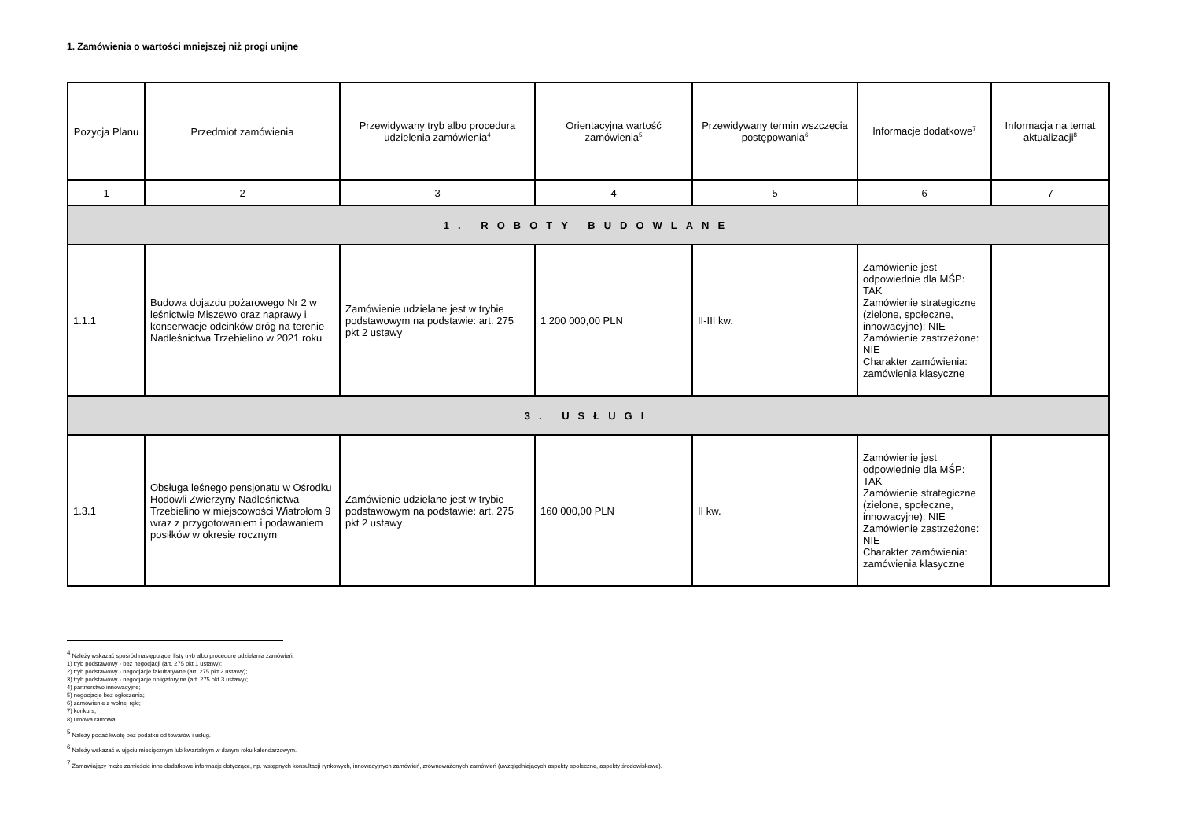1. Zamówienia o wartości mniejszej niż progi unijne
| Pozycja Planu | Przedmiot zamówienia | Przewidywany tryb albo procedura udzielenia zamówienia<sup>4</sup> | Orientacyjna wartość zamówienia<sup>5</sup> | Przewidywany termin wszczęcia postępowania<sup>6</sup> | Informacje dodatkowe<sup>7</sup> | Informacja na temat aktualizacji<sup>8</sup> |
| --- | --- | --- | --- | --- | --- | --- |
| 1 | 2 | 3 | 4 | 5 | 6 | 7 |
| 1. ROBOTY BUDOWLANE | | | | | | |
| 1.1.1 | Budowa dojazdu pożarowego Nr 2 w leśnictwie Miszewo oraz naprawy i konserwacje odcinków dróg na terenie Nadleśnictwa Trzebielino w 2021 roku | Zamówienie udzielane jest w trybie podstawowym na podstawie: art. 275 pkt 2 ustawy | 1 200 000,00 PLN | II-III kw. | Zamówienie jest odpowiednie dla MŚP: TAK Zamówienie strategiczne (zielone, społeczne, innowacyjne): NIE Zamówienie zastrzeżone: NIE Charakter zamówienia: zamówienia klasyczne | |
| 3. USŁUGI | | | | | | |
| 1.3.1 | Obsługa leśnego pensjonatu w Ośrodku Hodowli Zwierzyny Nadleśnictwa Trzebielino w miejscowości Wiatrołom 9 wraz z przygotowaniem i podawaniem posiłków w okresie rocznym | Zamówienie udzielane jest w trybie podstawowym na podstawie: art. 275 pkt 2 ustawy | 160 000,00 PLN | II kw. | Zamówienie jest odpowiednie dla MŚP: TAK Zamówienie strategiczne (zielone, społeczne, innowacyjne): NIE Zamówienie zastrzeżone: NIE Charakter zamówienia: zamówienia klasyczne | |
<sup>4</sup> Należy wskazać spośród następującej listy tryb albo procedurę udzielania zamówień:
1) tryb podstawowy - bez negocjacji (art. 275 pkt 1 ustawy);
2) tryb podstawowy - negocjacje fakultatywne (art. 275 pkt 2 ustawy);
3) tryb podstawowy - negocjacje obligatoryjne (art. 275 pkt 3 ustawy);
4) partnerstwo innowacyjne;
5) negocjacje bez ogłoszenia;
6) zamówienie z wolnej ręki;
7) konkurs;
8) umowa ramowa.
<sup>5</sup> Należy podać kwotę bez podatku od towarów i usług.
<sup>6</sup> Należy wskazać w ujęciu miesięcznym lub kwartalnym w danym roku kalendarzowym.
<sup>7</sup> Zamawiający może zamieścić inne dodatkowe informacje dotyczące, np. wstępnych konsultacji rynkowych, innowacyjnych zamówień, zrównoważonych zamówień (uwzględniających aspekty społeczne, aspekty środowiskowe).